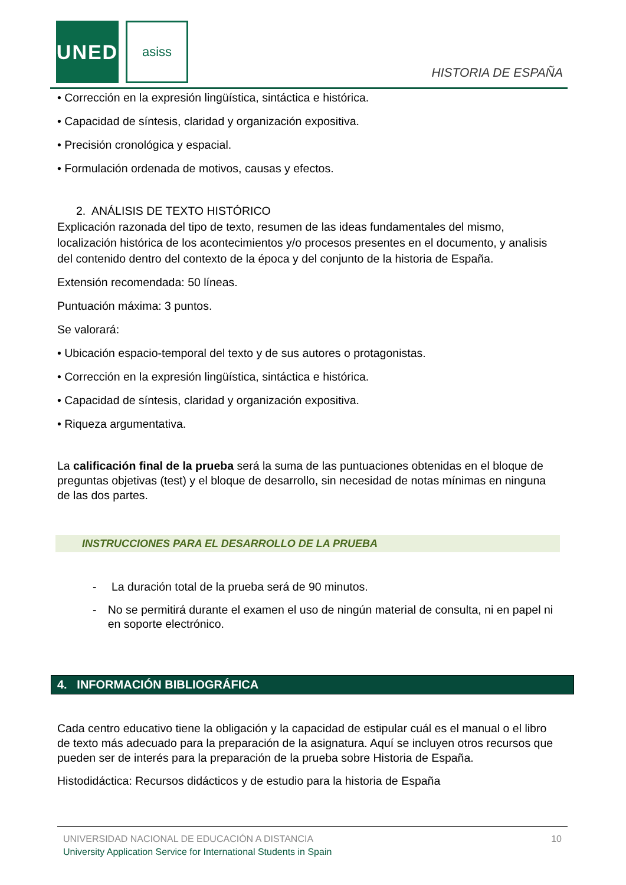UNED asiss
HISTORIA DE ESPAÑA
• Corrección en la expresión lingüística, sintáctica e histórica.
• Capacidad de síntesis, claridad y organización expositiva.
• Precisión cronológica y espacial.
• Formulación ordenada de motivos, causas y efectos.
2. ANÁLISIS DE TEXTO HISTÓRICO
Explicación razonada del tipo de texto, resumen de las ideas fundamentales del mismo, localización histórica de los acontecimientos y/o procesos presentes en el documento, y analisis del contenido dentro del contexto de la época y del conjunto de la historia de España.
Extensión recomendada: 50 líneas.
Puntuación máxima: 3 puntos.
Se valorará:
• Ubicación espacio-temporal del texto y de sus autores o protagonistas.
• Corrección en la expresión lingüística, sintáctica e histórica.
• Capacidad de síntesis, claridad y organización expositiva.
• Riqueza argumentativa.
La calificación final de la prueba será la suma de las puntuaciones obtenidas en el bloque de preguntas objetivas (test) y el bloque de desarrollo, sin necesidad de notas mínimas en ninguna de las dos partes.
INSTRUCCIONES PARA EL DESARROLLO DE LA PRUEBA
- La duración total de la prueba será de 90 minutos.
- No se permitirá durante el examen el uso de ningún material de consulta, ni en papel ni en soporte electrónico.
4. INFORMACIÓN BIBLIOGRÁFICA
Cada centro educativo tiene la obligación y la capacidad de estipular cuál es el manual o el libro de texto más adecuado para la preparación de la asignatura. Aquí se incluyen otros recursos que pueden ser de interés para la preparación de la prueba sobre Historia de España.
Histodidáctica: Recursos didácticos y de estudio para la historia de España
UNIVERSIDAD NACIONAL DE EDUCACIÓN A DISTANCIA 10
University Application Service for International Students in Spain